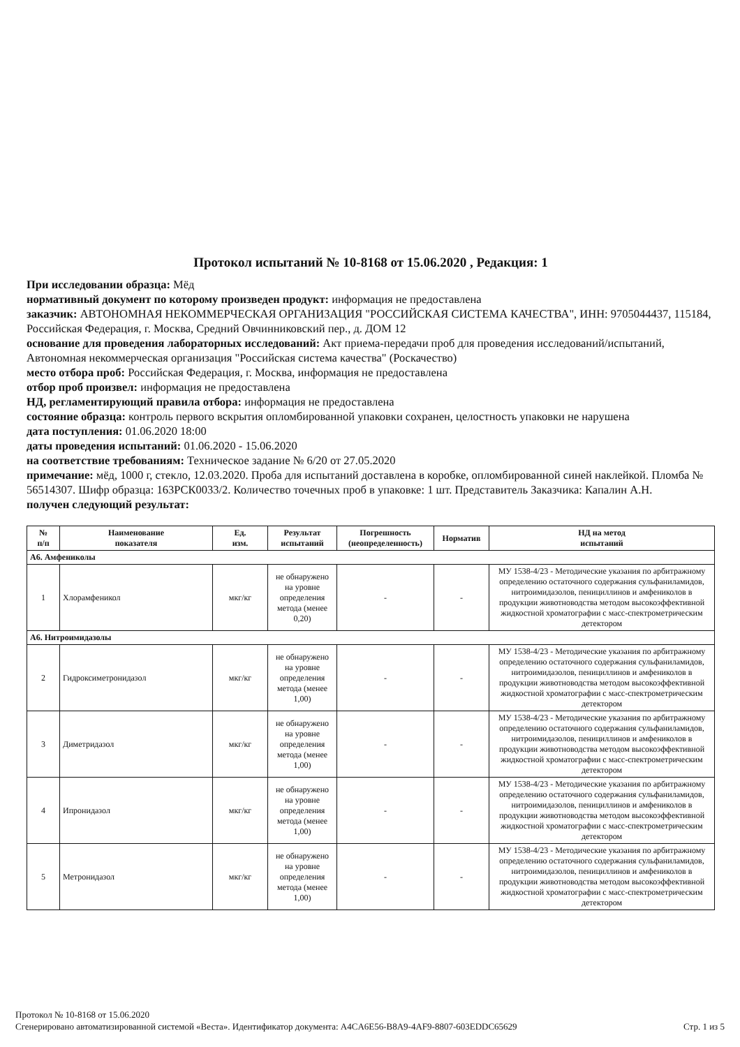Протокол испытаний № 10-8168 от 15.06.2020 , Редакция: 1
При исследовании образца: Мёд
нормативный документ по которому произведен продукт: информация не предоставлена
заказчик: АВТОНОМНАЯ НЕКОММЕРЧЕСКАЯ ОРГАНИЗАЦИЯ "РОССИЙСКАЯ СИСТЕМА КАЧЕСТВА", ИНН: 9705044437, 115184, Российская Федерация, г. Москва, Средний Овчинниковский пер., д. ДОМ 12
основание для проведения лабораторных исследований: Акт приема-передачи проб для проведения исследований/испытаний, Автономная некоммерческая организация "Российская система качества" (Роскачество)
место отбора проб: Российская Федерация, г. Москва, информация не предоставлена
отбор проб произвел: информация не предоставлена
НД, регламентирующий правила отбора: информация не предоставлена
состояние образца: контроль первого вскрытия опломбированной упаковки сохранен, целостность упаковки не нарушена
дата поступления: 01.06.2020 18:00
даты проведения испытаний: 01.06.2020 - 15.06.2020
на соответствие требованиям: Техническое задание № 6/20 от 27.05.2020
примечание: мёд, 1000 г, стекло, 12.03.2020. Проба для испытаний доставлена в коробке, опломбированной синей наклейкой. Пломба № 56514307. Шифр образца: 163РСК0033/2. Количество точечных проб в упаковке: 1 шт. Представитель Заказчика: Капалин А.Н.
получен следующий результат:
| № п/п | Наименование показателя | Ед. изм. | Результат испытаний | Погрешность (неопределенность) | Норматив | НД на метод испытаний |
| --- | --- | --- | --- | --- | --- | --- |
| А6. Амфениколы | | | | | | |
| 1 | Хлорамфеникол | мкг/кг | не обнаружено на уровне определения метода (менее 0,20) | - | - | МУ 1538-4/23 - Методические указания по арбитражному определению остаточного содержания сульфаниламидов, нитроимидазолов, пенициллинов и амфениколов в продукции животноводства методом высокоэффективной жидкостной хроматографии с масс-спектрометрическим детектором |
| А6. Нитроимидазолы | | | | | | |
| 2 | Гидроксиметронидазол | мкг/кг | не обнаружено на уровне определения метода (менее 1,00) | - | - | МУ 1538-4/23 - Методические указания по арбитражному определению остаточного содержания сульфаниламидов, нитроимидазолов, пенициллинов и амфениколов в продукции животноводства методом высокоэффективной жидкостной хроматографии с масс-спектрометрическим детектором |
| 3 | Диметридазол | мкг/кг | не обнаружено на уровне определения метода (менее 1,00) | - | - | МУ 1538-4/23 - Методические указания по арбитражному определению остаточного содержания сульфаниламидов, нитроимидазолов, пенициллинов и амфениколов в продукции животноводства методом высокоэффективной жидкостной хроматографии с масс-спектрометрическим детектором |
| 4 | Ипронидазол | мкг/кг | не обнаружено на уровне определения метода (менее 1,00) | - | - | МУ 1538-4/23 - Методические указания по арбитражному определению остаточного содержания сульфаниламидов, нитроимидазолов, пенициллинов и амфениколов в продукции животноводства методом высокоэффективной жидкостной хроматографии с масс-спектрометрическим детектором |
| 5 | Метронидазол | мкг/кг | не обнаружено на уровне определения метода (менее 1,00) | - | - | МУ 1538-4/23 - Методические указания по арбитражному определению остаточного содержания сульфаниламидов, нитроимидазолов, пенициллинов и амфениколов в продукции животноводства методом высокоэффективной жидкостной хроматографии с масс-спектрометрическим детектором |
Протокол № 10-8168 от 15.06.2020
Стр. 1 из 5 Сгенерировано автоматизированной системой «Веста». Идентификатор документа: A4CA6E56-B8A9-4AF9-8807-603EDDC65629